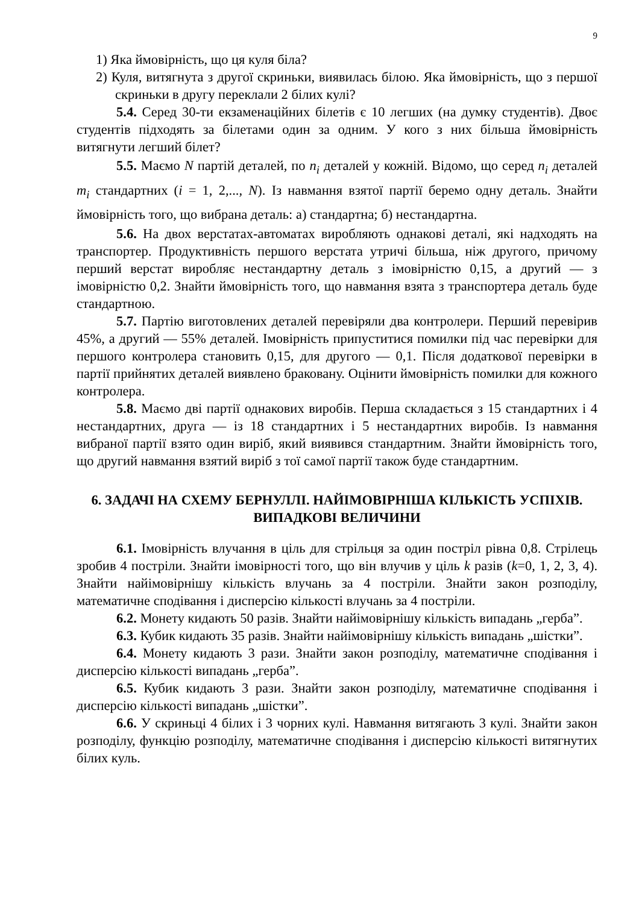9
1) Яка ймовірність, що ця куля біла?
2) Куля, витягнута з другої скриньки, виявилась білою. Яка ймовірність, що з першої скриньки в другу переклали 2 білих кулі?
5.4. Серед 30-ти екзаменаційних білетів є 10 легших (на думку студентів). Двоє студентів підходять за білетами один за одним. У кого з них більша ймовірність витягнути легший білет?
5.5. Маємо N партій деталей, по n<sub>i</sub> деталей у кожній. Відомо, що серед n<sub>i</sub> деталей m<sub>i</sub> стандартних (i = 1, 2,..., N). Із навмання взятої партії беремо одну деталь. Знайти ймовірність того, що вибрана деталь: а) стандартна; б) нестандартна.
5.6. На двох верстатах-автоматах виробляють однакові деталі, які надходять на транспортер. Продуктивність першого верстата утричі більша, ніж другого, причому перший верстат виробляє нестандартну деталь з імовірністю 0,15, а другий — з імовірністю 0,2. Знайти ймовірність того, що навмання взята з транспортера деталь буде стандартною.
5.7. Партію виготовлених деталей перевіряли два контролери. Перший перевірив 45%, а другий — 55% деталей. Імовірність припуститися помилки під час перевірки для першого контролера становить 0,15, для другого — 0,1. Після додаткової перевірки в партії прийнятих деталей виявлено браковану. Оцінити ймовірність помилки для кожного контролера.
5.8. Маємо дві партії однакових виробів. Перша складається з 15 стандартних і 4 нестандартних, друга — із 18 стандартних і 5 нестандартних виробів. Із навмання вибраної партії взято один виріб, який виявився стандартним. Знайти ймовірність того, що другий навмання взятий виріб з тої самої партії також буде стандартним.
6. ЗАДАЧІ НА СХЕМУ БЕРНУЛЛІ. НАЙІМОВІРНІША КІЛЬКІСТЬ УСПІХІВ. ВИПАДКОВІ ВЕЛИЧИНИ
6.1. Імовірність влучання в ціль для стрільця за один постріл рівна 0,8. Стрілець зробив 4 постріли. Знайти імовірності того, що він влучив у ціль k разів (k=0, 1, 2, 3, 4). Знайти найімовірнішу кількість влучань за 4 постріли. Знайти закон розподілу, математичне сподівання і дисперсію кількості влучань за 4 постріли.
6.2. Монету кидають 50 разів. Знайти найімовірнішу кількість випадань „герба”.
6.3. Кубик кидають 35 разів. Знайти найімовірнішу кількість випадань „шістки”.
6.4. Монету кидають 3 рази. Знайти закон розподілу, математичне сподівання і дисперсію кількості випадань „герба”.
6.5. Кубик кидають 3 рази. Знайти закон розподілу, математичне сподівання і дисперсію кількості випадань „шістки”.
6.6. У скриньці 4 білих і 3 чорних кулі. Навмання витягають 3 кулі. Знайти закон розподілу, функцію розподілу, математичне сподівання і дисперсію кількості витягнутих білих куль.